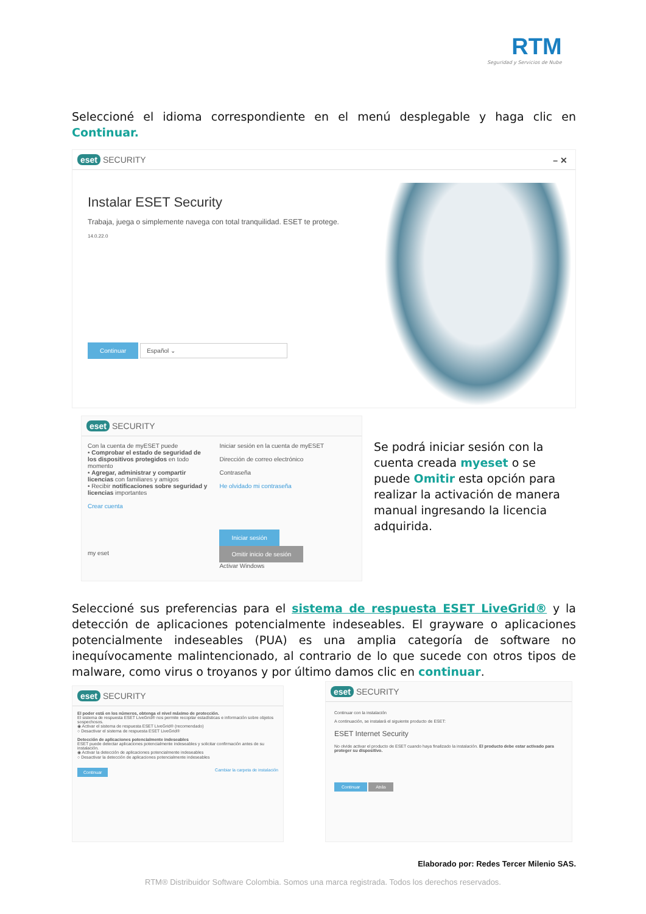RTM
Seguridad y Servicios de Nube
Seleccioné el idioma correspondiente en el menú desplegable y haga clic en Continuar.
eset SECURITY – ✕
Instalar ESET Security
Trabaja, juega o simplemente navega con total tranquilidad. ESET te protege.
14.0.22.0
Continuar Español ⌄
eset SECURITY
Con la cuenta de myESET puede
• Comprobar el estado de seguridad de los dispositivos protegidos en todo momento
• Agregar, administrar y compartir licencias con familiares y amigos
• Recibir notificaciones sobre seguridad y licencias importantes
Crear cuenta
my eset
Iniciar sesión en la cuenta de myESET
Dirección de correo electrónico
Contraseña
He olvidado mi contraseña
Iniciar sesión Omitir inicio de sesión
Activar Windows
Se podrá iniciar sesión con la cuenta creada myeset o se puede Omitir esta opción para realizar la activación de manera manual ingresando la licencia adquirida.
Seleccioné sus preferencias para el sistema de respuesta ESET LiveGrid® y la detección de aplicaciones potencialmente indeseables. El grayware o aplicaciones potencialmente indeseables (PUA) es una amplia categoría de software no inequívocamente malintencionado, al contrario de lo que sucede con otros tipos de malware, como virus o troyanos y por último damos clic en continuar.
eset SECURITY
El poder está en los números, obtenga el nivel máximo de protección.
El sistema de respuesta ESET LiveGrid® nos permite recopilar estadísticas e información sobre objetos sospechosos.
◉ Activar el sistema de respuesta ESET LiveGrid® (recomendado)
○ Desactivar el sistema de respuesta ESET LiveGrid®
Detección de aplicaciones potencialmente indeseables
ESET puede detectar aplicaciones potencialmente indeseables y solicitar confirmación antes de su instalación.
◉ Activar la detección de aplicaciones potencialmente indeseables
○ Desactivar la detección de aplicaciones potencialmente indeseables
Continuar Cambiar la carpeta de instalación
eset SECURITY
Continuar con la instalación
A continuación, se instalará el siguiente producto de ESET:
ESET Internet Security
No olvide activar el producto de ESET cuando haya finalizado la instalación. El producto debe estar activado para proteger su dispositivo.
Continuar Atrás
Elaborado por: Redes Tercer Milenio SAS.
RTM® Distribuidor Software Colombia. Somos una marca registrada. Todos los derechos reservados.